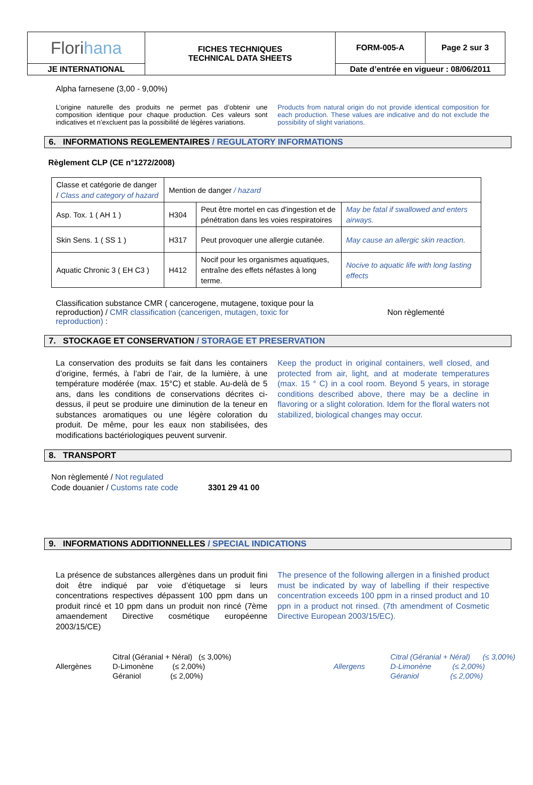| Flori hana | FICHES TECHNIQUES TECHNICAL DATA SHEETS | FORM-005-A | Page 2 sur 3 |
| JE INTERNATIONAL | | Date d’entrée en vigueur : 08/06/2011 | |
Alpha farnesene (3,00 - 9,00%)
L’origine naturelle des produits ne permet pas d’obtenir une composition identique pour chaque production. Ces valeurs sont indicatives et n’excluent pas la possibilité de légères variations.
Products from natural origin do not provide identical composition for each production. These values are indicative and do not exclude the possibility of slight variations.
6. INFORMATIONS REGLEMENTAIRES / REGULATORY INFORMATIONS
Règlement CLP (CE n°1272/2008)
| Classe et catégorie de danger / Class and category of hazard | Mention de danger / hazard | | |
| Asp. Tox. 1 ( AH 1 ) | H304 | Peut être mortel en cas d'ingestion et de pénétration dans les voies respiratoires | May be fatal if swallowed and enters airways. |
| Skin Sens. 1 ( SS 1 ) | H317 | Peut provoquer une allergie cutanée. | May cause an allergic skin reaction. |
| Aquatic Chronic 3 ( EH C3 ) | H412 | Nocif pour les organismes aquatiques, entraîne des effets néfastes à long terme. | Nocive to aquatic life with long lasting effects |
Classification substance CMR ( cancerogene, mutagene, toxique pour la reproduction) / CMR classification (cancerigen, mutagen, toxic for reproduction) :
Non règlementé
7. STOCKAGE ET CONSERVATION / STORAGE ET PRESERVATION
La conservation des produits se fait dans les containers d’origine, fermés, à l’abri de l’air, de la lumière, à une température modérée (max. 15°C) et stable. Au-delà de 5 ans, dans les conditions de conservations décrites ci-dessus, il peut se produire une diminution de la teneur en substances aromatiques ou une légère coloration du produit. De même, pour les eaux non stabilisées, des modifications bactériologiques peuvent survenir.
Keep the product in original containers, well closed, and protected from air, light, and at moderate temperatures (max. 15 ° C) in a cool room. Beyond 5 years, in storage conditions described above, there may be a decline in flavoring or a slight coloration. Idem for the floral waters not stabilized, biological changes may occur.
8. TRANSPORT
Non règlementé / Not regulated
Code douanier / Customs rate code 3301 29 41 00
9. INFORMATIONS ADDITIONNELLES / SPECIAL INDICATIONS
La présence de substances allergènes dans un produit fini doit être indiqué par voie d’étiquetage si leurs concentrations respectives dépassent 100 ppm dans un produit rincé et 10 ppm dans un produit non rincé (7ème amaendement Directive cosmétique européenne 2003/15/CE)
The presence of the following allergen in a finished product must be indicated by way of labelling if their respective concentration exceeds 100 ppm in a rinsed product and 10 ppn in a product not rinsed. (7th amendment of Cosmetic Directive European 2003/15/EC).
Allergènes
Citral (Géranial + Néral) (≤ 3,00%)
D-Limonène (≤ 2,00%)
Géraniol (≤ 2,00%)
Allergens
Citral (Géranial + Néral) (≤ 3,00%)
D-Limonène (≤ 2,00%)
Géraniol (≤ 2,00%)